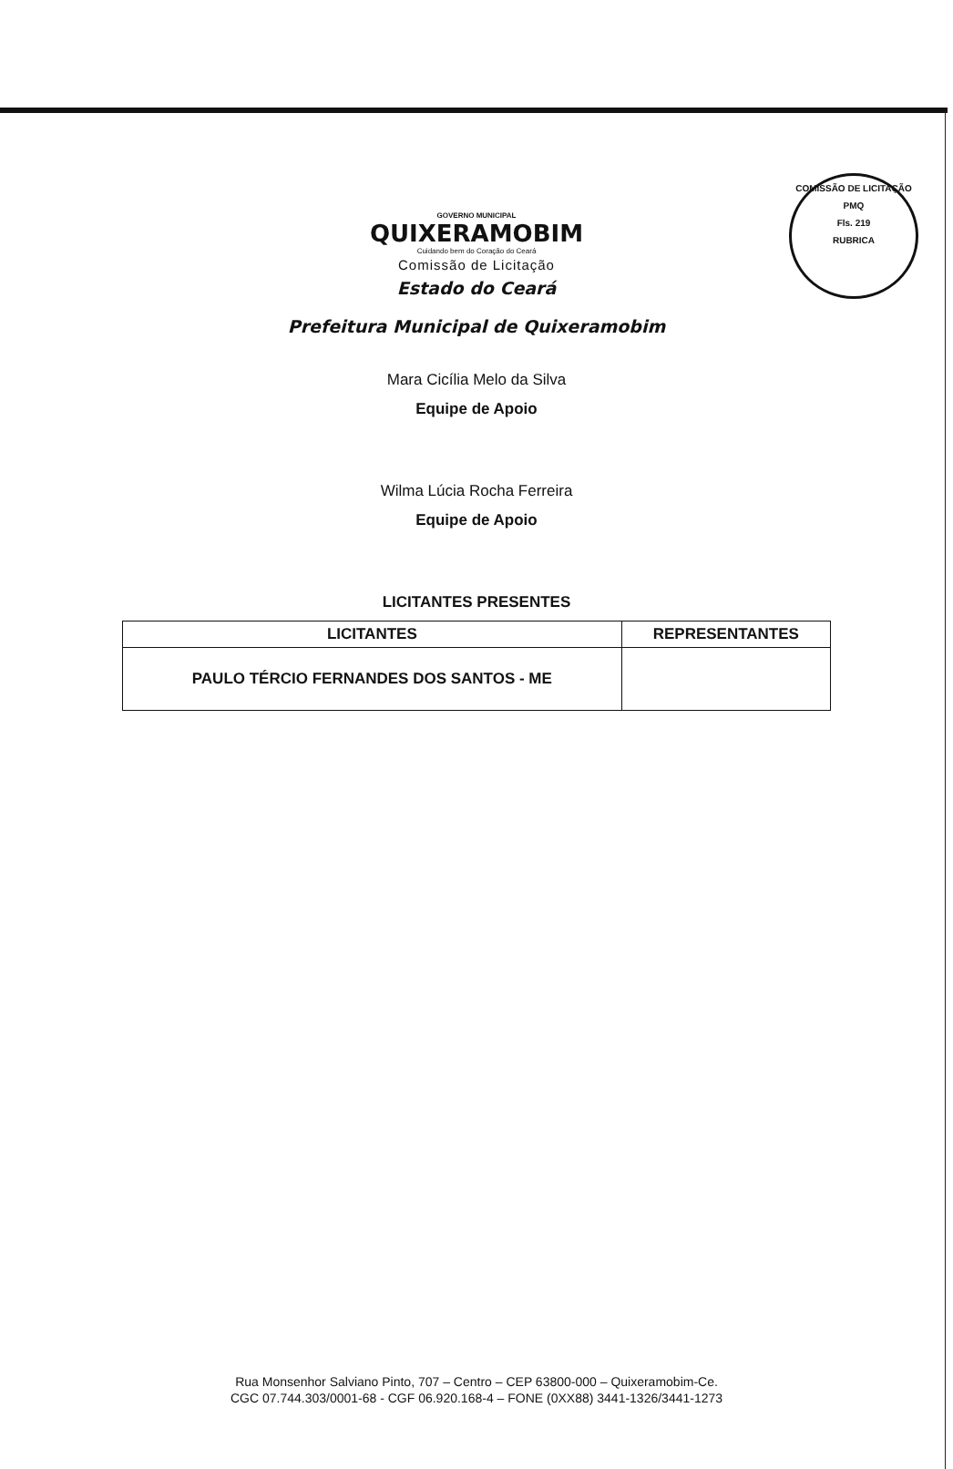COMISSÃO DE LICITAÇÃO
PMQ
Fls. 219
RUBRICA
GOVERNO MUNICIPAL
QUIXERAMOBIM
Cuidando bem do Coração do Ceará
Comissão de Licitação
Estado do Ceará
Prefeitura Municipal de Quixeramobim
Mara Cicília Melo da Silva
Equipe de Apoio
Wilma Lúcia Rocha Ferreira
Equipe de Apoio
LICITANTES PRESENTES
| LICITANTES | REPRESENTANTES |
| --- | --- |
| PAULO TÉRCIO FERNANDES DOS SANTOS - ME | |
Rua Monsenhor Salviano Pinto, 707 – Centro – CEP 63800-000 – Quixeramobim-Ce.
CGC 07.744.303/0001-68 - CGF 06.920.168-4 – FONE (0XX88) 3441-1326/3441-1273